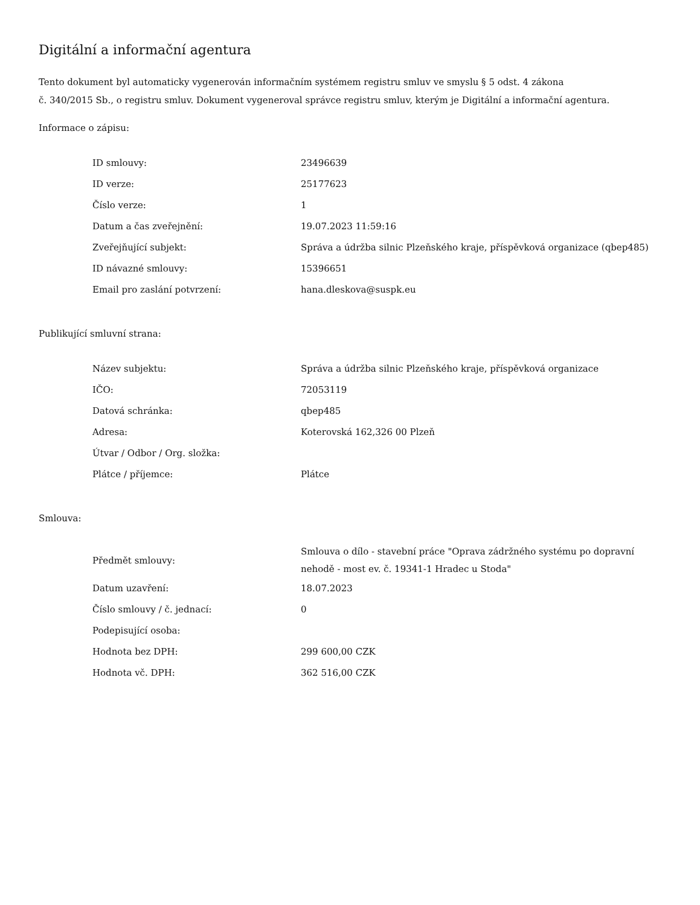Digitální a informační agentura
Tento dokument byl automaticky vygenerován informačním systémem registru smluv ve smyslu § 5 odst. 4 zákona
č. 340/2015 Sb., o registru smluv. Dokument vygeneroval správce registru smluv, kterým je Digitální a informační agentura.
Informace o zápisu:
| ID smlouvy: | 23496639 |
| ID verze: | 25177623 |
| Číslo verze: | 1 |
| Datum a čas zveřejnění: | 19.07.2023 11:59:16 |
| Zveřejňující subjekt: | Správa a údržba silnic Plzeňského kraje, příspěvková organizace (qbep485) |
| ID návazné smlouvy: | 15396651 |
| Email pro zaslání potvrzení: | hana.dleskova@suspk.eu |
Publikující smluvní strana:
| Název subjektu: | Správa a údržba silnic Plzeňského kraje, příspěvková organizace |
| IČO: | 72053119 |
| Datová schránka: | qbep485 |
| Adresa: | Koterovská 162,326 00 Plzeň |
| Útvar / Odbor / Org. složka: | |
| Plátce / příjemce: | Plátce |
Smlouva:
| Předmět smlouvy: | Smlouva o dílo - stavební práce "Oprava zádržného systému po dopravní nehodě - most ev. č. 19341-1 Hradec u Stoda" |
| Datum uzavření: | 18.07.2023 |
| Číslo smlouvy / č. jednací: | 0 |
| Podepisující osoba: | |
| Hodnota bez DPH: | 299 600,00 CZK |
| Hodnota vč. DPH: | 362 516,00 CZK |